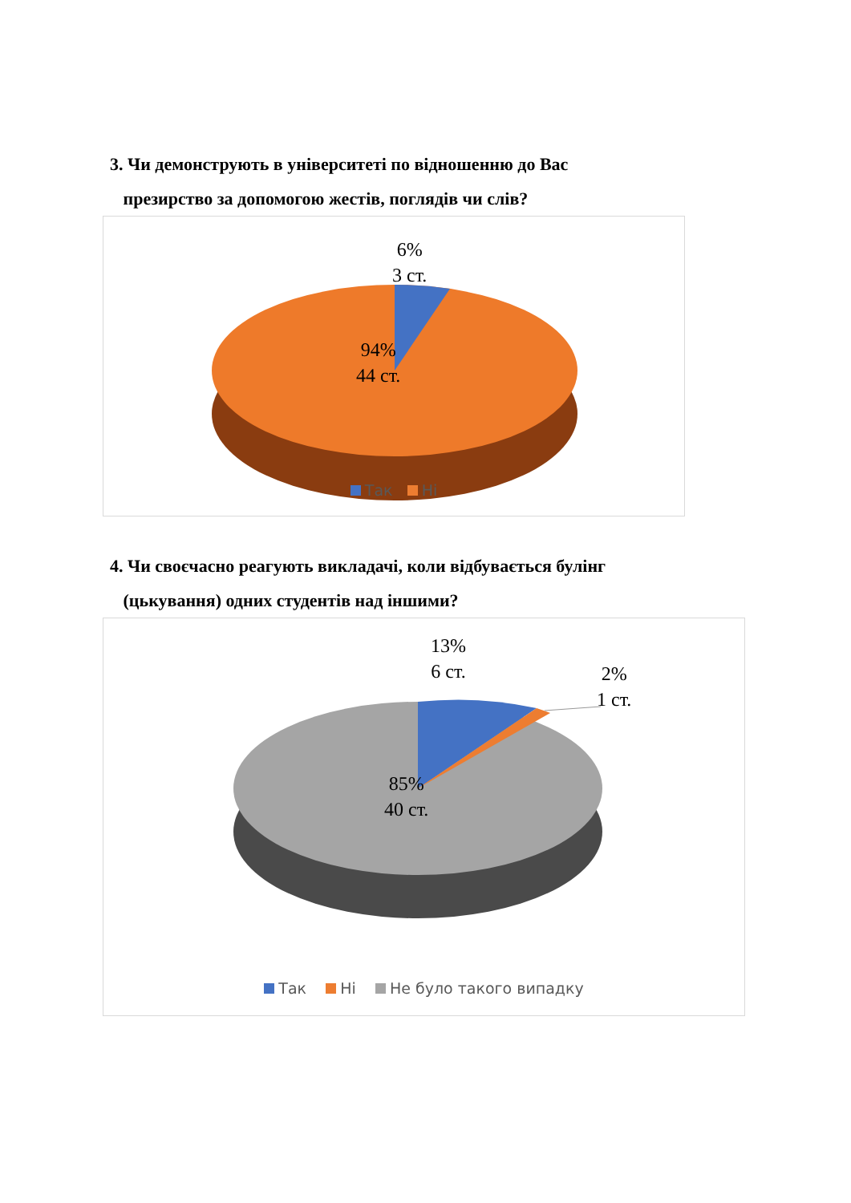3. Чи демонструють в університеті по відношенню до Вас
презирство за допомогою жестів, поглядів чи слів?
6%
3 ст.
94%
44 ст.
Так Ні
4. Чи своєчасно реагують викладачі, коли відбувається булінг
(цькування) одних студентів над іншими?
13%
6 ст.
2%
1 ст.
85%
40 ст.
Так Ні Не було такого випадку